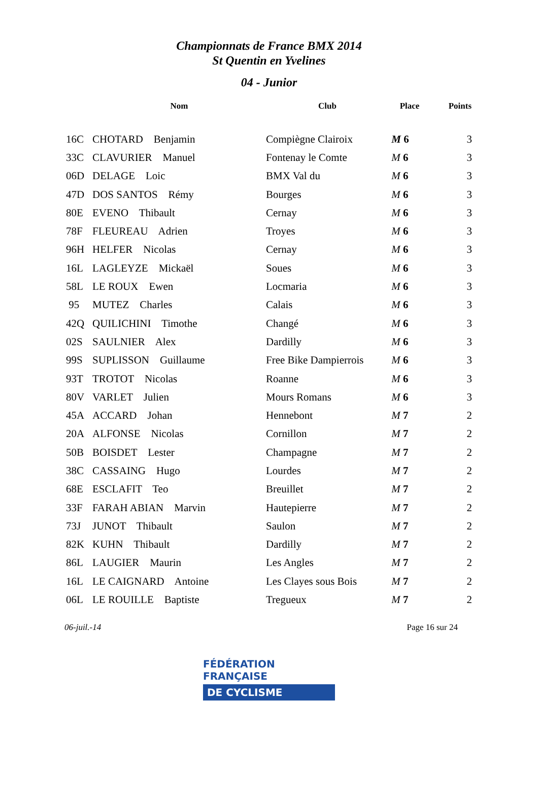Championnats de France BMX 2014
St Quentin en Yvelines
04 - Junior
| | Nom | Club | Place | Points |
| --- | --- | --- | --- | --- |
| 16C | CHOTARD Benjamin | Compiègne Clairoix | M 6 | 3 |
| 33C | CLAVURIER Manuel | Fontenay le Comte | M 6 | 3 |
| 06D | DELAGE Loic | BMX Val du | M 6 | 3 |
| 47D | DOS SANTOS Rémy | Bourges | M 6 | 3 |
| 80E | EVENO Thibault | Cernay | M 6 | 3 |
| 78F | FLEUREAU Adrien | Troyes | M 6 | 3 |
| 96H | HELFER Nicolas | Cernay | M 6 | 3 |
| 16L | LAGLEYZE Mickaël | Soues | M 6 | 3 |
| 58L | LE ROUX Ewen | Locmaria | M 6 | 3 |
| 95 | MUTEZ Charles | Calais | M 6 | 3 |
| 42Q | QUILICHINI Timothe | Changé | M 6 | 3 |
| 02S | SAULNIER Alex | Dardilly | M 6 | 3 |
| 99S | SUPLISSON Guillaume | Free Bike Dampierrois | M 6 | 3 |
| 93T | TROTOT Nicolas | Roanne | M 6 | 3 |
| 80V | VARLET Julien | Mours Romans | M 6 | 3 |
| 45A | ACCARD Johan | Hennebont | M 7 | 2 |
| 20A | ALFONSE Nicolas | Cornillon | M 7 | 2 |
| 50B | BOISDET Lester | Champagne | M 7 | 2 |
| 38C | CASSAING Hugo | Lourdes | M 7 | 2 |
| 68E | ESCLAFIT Teo | Breuillet | M 7 | 2 |
| 33F | FARAH ABIAN Marvin | Hautepierre | M 7 | 2 |
| 73J | JUNOT Thibault | Saulon | M 7 | 2 |
| 82K | KUHN Thibault | Dardilly | M 7 | 2 |
| 86L | LAUGIER Maurin | Les Angles | M 7 | 2 |
| 16L | LE CAIGNARD Antoine | Les Clayes sous Bois | M 7 | 2 |
| 06L | LE ROUILLE Baptiste | Tregueux | M 7 | 2 |
06-juil.-14 Page 16 sur 24
FÉDÉRATION
FRANÇAISE
DE CYCLISME